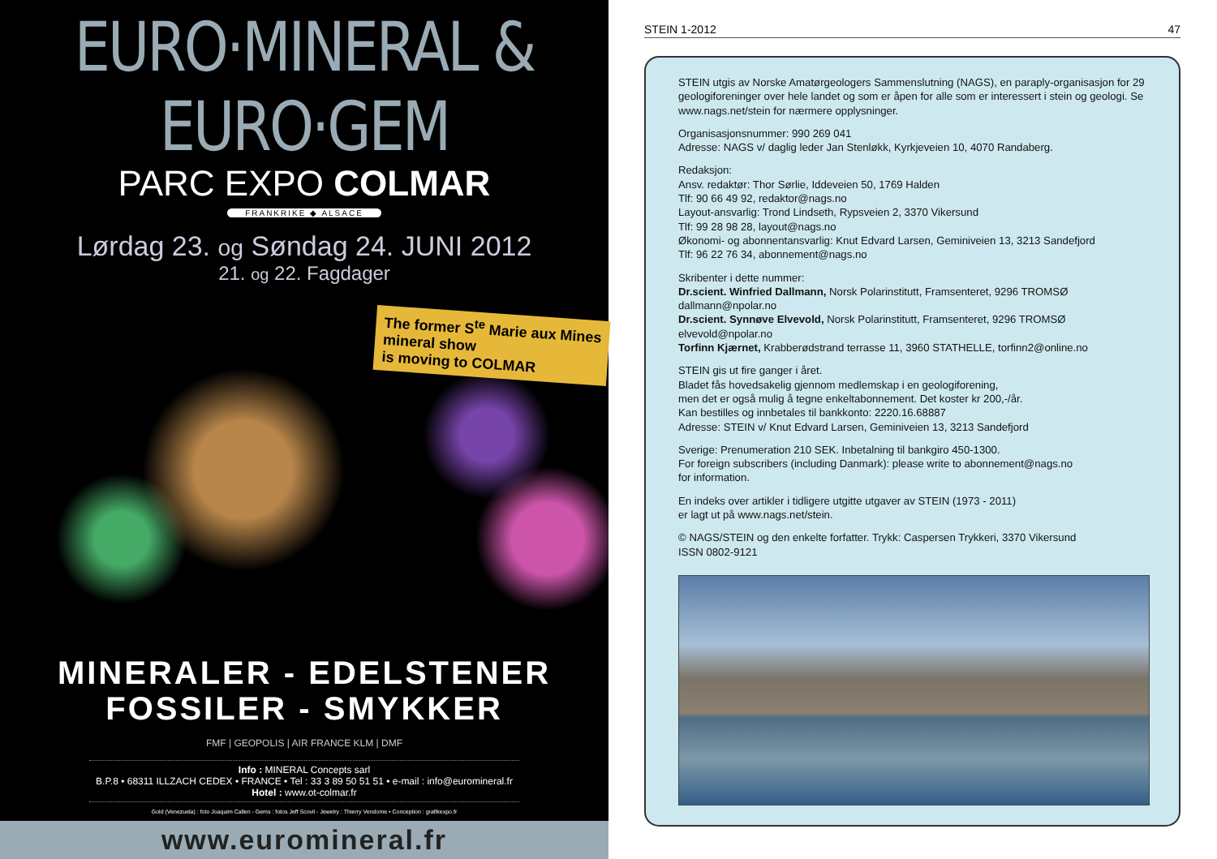EURO·MINERAL & EURO·GEM
PARC EXPO COLMAR
FRANKRIKE ◆ ALSACE
Lørdag 23. og Søndag 24. JUNI 2012
21. og 22. Fagdager
The former S<sup>te</sup> Marie aux Mines
mineral show
is moving to COLMAR
MINERALER - EDELSTENER
FOSSILER - SMYKKER
FMF | GEOPOLIS | AIR FRANCE KLM | DMF
Info : MINERAL Concepts sarl
B.P.8 • 68311 ILLZACH CEDEX • FRANCE • Tel : 33 3 89 50 51 51 • e-mail : info@euromineral.fr
Hotel : www.ot-colmar.fr
Gold (Venezuela) : foto Joaquim Callen - Gems : fotos Jeff Scovil - Jewelry : Thierry Vendome • Conception : grafikexpo.fr
www.euromineral.fr
STEIN 1-2012 47
STEIN utgis av Norske Amatørgeologers Sammenslutning (NAGS), en paraply-organisasjon for 29 geologiforeninger over hele landet og som er åpen for alle som er interessert i stein og geologi. Se www.nags.net/stein for nærmere opplysninger.
Organisasjonsnummer: 990 269 041
Adresse: NAGS v/ daglig leder Jan Stenløkk, Kyrkjeveien 10, 4070 Randaberg.
Redaksjon:
Ansv. redaktør: Thor Sørlie, Iddeveien 50, 1769 Halden
Tlf: 90 66 49 92, redaktor@nags.no
Layout-ansvarlig: Trond Lindseth, Rypsveien 2, 3370 Vikersund
Tlf: 99 28 98 28, layout@nags.no
Økonomi- og abonnentansvarlig: Knut Edvard Larsen, Geminiveien 13, 3213 Sandefjord
Tlf: 96 22 76 34, abonnement@nags.no
Skribenter i dette nummer:
Dr.scient. Winfried Dallmann, Norsk Polarinstitutt, Framsenteret, 9296 TROMSØ
dallmann@npolar.no
Dr.scient. Synnøve Elvevold, Norsk Polarinstitutt, Framsenteret, 9296 TROMSØ
elvevold@npolar.no
Torfinn Kjærnet, Krabberødstrand terrasse 11, 3960 STATHELLE, torfinn2@online.no
STEIN gis ut fire ganger i året.
Bladet fås hovedsakelig gjennom medlemskap i en geologiforening,
men det er også mulig å tegne enkeltabonnement. Det koster kr 200,-/år.
Kan bestilles og innbetales til bankkonto: 2220.16.68887
Adresse: STEIN v/ Knut Edvard Larsen, Geminiveien 13, 3213 Sandefjord
Sverige: Prenumeration 210 SEK. Inbetalning til bankgiro 450-1300.
For foreign subscribers (including Danmark): please write to abonnement@nags.no
for information.
En indeks over artikler i tidligere utgitte utgaver av STEIN (1973 - 2011)
er lagt ut på www.nags.net/stein.
© NAGS/STEIN og den enkelte forfatter. Trykk: Caspersen Trykkeri, 3370 Vikersund
ISSN 0802-9121